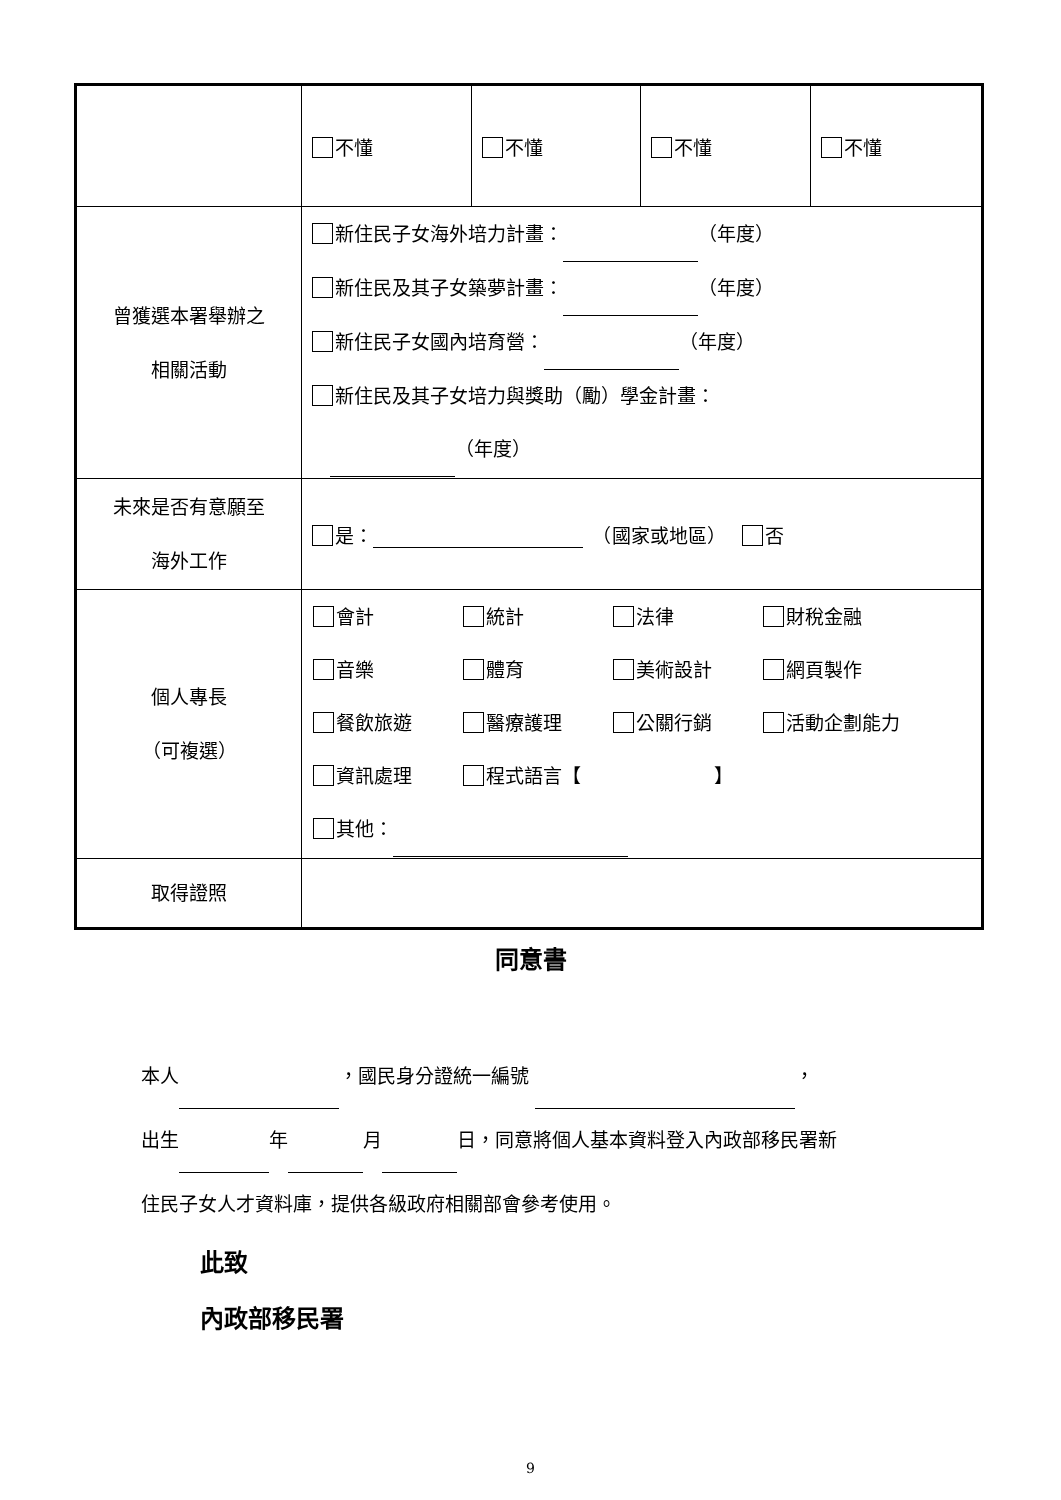| | 不懂 | 不懂 | 不懂 | 不懂 |
| 曾獲選本署舉辦之 相關活動 | 新住民子女海外培力計畫： （年度） 新住民及其子女築夢計畫： （年度） 新住民子女國內培育營： （年度） 新住民及其子女培力與獎助（勵）學金計畫： （年度） | | | |
| 未來是否有意願至 海外工作 | 是： （國家或地區） 否 | | | |
| 個人專長 （可複選） | 會計 統計 法律 財稅金融 音樂 體育 美術設計 網頁製作 餐飲旅遊 醫療護理 公關行銷 活動企劃能力 資訊處理 程式語言【 】 其他： | | | |
| 取得證照 | | | | |
同意書
本人 ，國民身分證統一編號 ，
出生 年 月 日，同意將個人基本資料登入內政部移民署新
住民子女人才資料庫，提供各級政府相關部會參考使用。
此致
內政部移民署
9